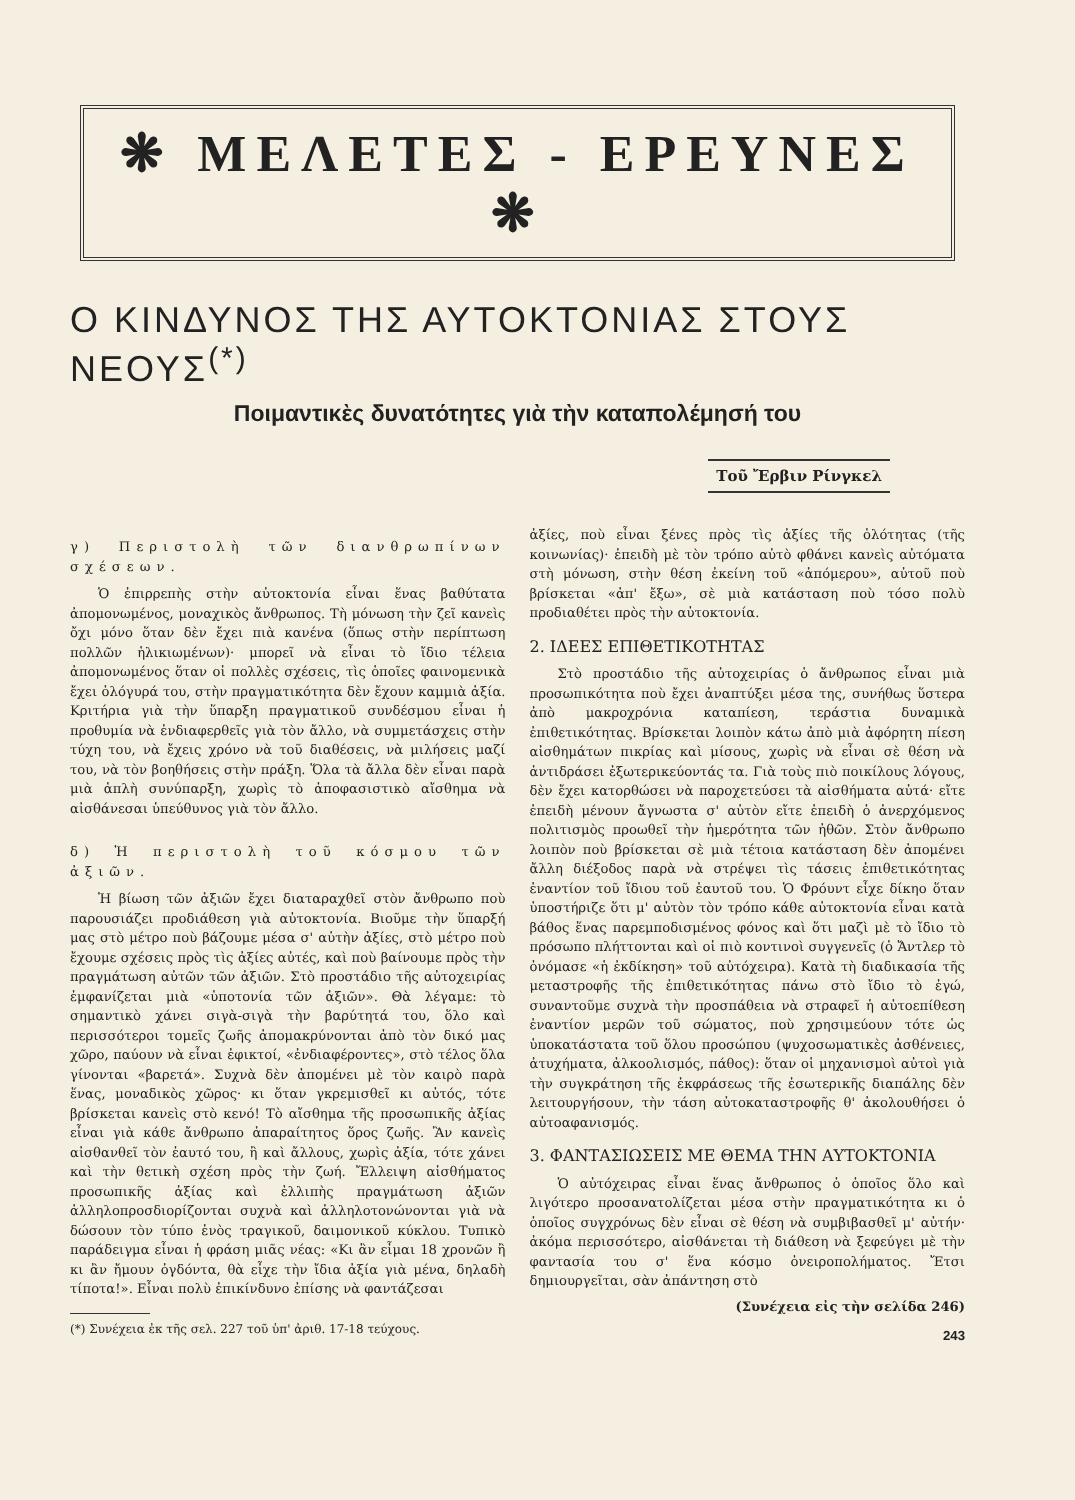❋ ΜΕΛΕΤΕΣ - ΕΡΕΥΝΕΣ ❋
Ο ΚΙΝΔΥΝΟΣ ΤΗΣ ΑΥΤΟΚΤΟΝΙΑΣ ΣΤΟΥΣ ΝΕΟΥΣ<sup>(*)</sup>
Ποιμαντικὲς δυνατότητες γιὰ τὴν καταπολέμησή του
Τοῦ Ἔρβιν Ρίνγκελ
γ) Περιστολὴ τῶν διανθρωπίνων σχέσεων.
Ὁ ἐπιρρεπὴς στὴν αὐτοκτονία εἶναι ἕνας βαθύτατα ἀπομονωμένος, μοναχικὸς ἄνθρωπος. Τὴ μόνωση τὴν ζεῖ κανεὶς ὄχι μόνο ὅταν δὲν ἔχει πιὰ κανένα (ὅπως στὴν περίπτωση πολλῶν ἡλικιωμένων)· μπορεῖ νὰ εἶναι τὸ ἴδιο τέλεια ἀπομονωμένος ὅταν οἱ πολλὲς σχέσεις, τὶς ὁποῖες φαινομενικὰ ἔχει ὁλόγυρά του, στὴν πραγματικότητα δὲν ἔχουν καμμιὰ ἀξία. Κριτήρια γιὰ τὴν ὕπαρξη πραγματικοῦ συνδέσμου εἶναι ἡ προθυμία νὰ ἐνδιαφερθεῖς γιὰ τὸν ἄλλο, νὰ συμμετάσχεις στὴν τύχη του, νὰ ἔχεις χρόνο νὰ τοῦ διαθέσεις, νὰ μιλήσεις μαζί του, νὰ τὸν βοηθήσεις στὴν πράξη. Ὅλα τὰ ἄλλα δὲν εἶναι παρὰ μιὰ ἁπλὴ συνύπαρξη, χωρὶς τὸ ἀποφασιστικὸ αἴσθημα νὰ αἰσθάνεσαι ὑπεύθυνος γιὰ τὸν ἄλλο.
δ) Ἡ περιστολὴ τοῦ κόσμου τῶν ἀξιῶν.
Ἡ βίωση τῶν ἀξιῶν ἔχει διαταραχθεῖ στὸν ἄνθρωπο ποὺ παρουσιάζει προδιάθεση γιὰ αὐτοκτονία. Βιοῦμε τὴν ὕπαρξή μας στὸ μέτρο ποὺ βάζουμε μέσα σ' αὐτὴν ἀξίες, στὸ μέτρο ποὺ ἔχουμε σχέσεις πρὸς τὶς ἀξίες αὐτές, καὶ ποὺ βαίνουμε πρὸς τὴν πραγμάτωση αὐτῶν τῶν ἀξιῶν. Στὸ προστάδιο τῆς αὐτοχειρίας ἐμφανίζεται μιὰ «ὑποτονία τῶν ἀξιῶν». Θὰ λέγαμε: τὸ σημαντικὸ χάνει σιγὰ-σιγὰ τὴν βαρύτητά του, ὅλο καὶ περισσότεροι τομεῖς ζωῆς ἀπομακρύνονται ἀπὸ τὸν δικό μας χῶρο, παύουν νὰ εἶναι ἐφικτοί, «ἐνδιαφέροντες», στὸ τέλος ὅλα γίνονται «βαρετά». Συχνὰ δὲν ἀπομένει μὲ τὸν καιρὸ παρὰ ἕνας, μοναδικὸς χῶρος· κι ὅταν γκρεμισθεῖ κι αὐτός, τότε βρίσκεται κανεὶς στὸ κενό! Τὸ αἴσθημα τῆς προσωπικῆς ἀξίας εἶναι γιὰ κάθε ἄνθρωπο ἀπαραίτητος ὅρος ζωῆς. Ἂν κανεὶς αἰσθανθεῖ τὸν ἑαυτό του, ἢ καὶ ἄλλους, χωρὶς ἀξία, τότε χάνει καὶ τὴν θετικὴ σχέση πρὸς τὴν ζωή. Ἔλλειψη αἰσθήματος προσωπικῆς ἀξίας καὶ ἐλλιπὴς πραγμάτωση ἀξιῶν ἀλληλοπροσδιορίζονται συχνὰ καὶ ἀλληλοτονώνονται γιὰ νὰ δώσουν τὸν τύπο ἑνὸς τραγικοῦ, δαιμονικοῦ κύκλου. Τυπικὸ παράδειγμα εἶναι ἡ φράση μιᾶς νέας: «Κι ἂν εἶμαι 18 χρονῶν ἢ κι ἂν ἤμουν ὀγδόντα, θὰ εἶχε τὴν ἴδια ἀξία γιὰ μένα, δηλαδὴ τίποτα!». Εἶναι πολὺ ἐπικίνδυνο ἐπίσης νὰ φαντάζεσαι
(*) Συνέχεια ἐκ τῆς σελ. 227 τοῦ ὑπ' ἀριθ. 17-18 τεύχους.
ἀξίες, ποὺ εἶναι ξένες πρὸς τὶς ἀξίες τῆς ὁλότητας (τῆς κοινωνίας)· ἐπειδὴ μὲ τὸν τρόπο αὐτὸ φθάνει κανεὶς αὐτόματα στὴ μόνωση, στὴν θέση ἐκείνη τοῦ «ἀπόμερου», αὐτοῦ ποὺ βρίσκεται «ἀπ' ἔξω», σὲ μιὰ κατάσταση ποὺ τόσο πολὺ προδιαθέτει πρὸς τὴν αὐτοκτονία.
2. ΙΔΕΕΣ ΕΠΙΘΕΤΙΚΟΤΗΤΑΣ
Στὸ προστάδιο τῆς αὐτοχειρίας ὁ ἄνθρωπος εἶναι μιὰ προσωπικότητα ποὺ ἔχει ἀναπτύξει μέσα της, συνήθως ὕστερα ἀπὸ μακροχρόνια καταπίεση, τεράστια δυναμικὰ ἐπιθετικότητας. Βρίσκεται λοιπὸν κάτω ἀπὸ μιὰ ἀφόρητη πίεση αἰσθημάτων πικρίας καὶ μίσους, χωρὶς νὰ εἶναι σὲ θέση νὰ ἀντιδράσει ἐξωτερικεύοντάς τα. Γιὰ τοὺς πιὸ ποικίλους λόγους, δὲν ἔχει κατορθώσει νὰ παροχετεύσει τὰ αἰσθήματα αὐτά· εἴτε ἐπειδὴ μένουν ἄγνωστα σ' αὐτὸν εἴτε ἐπειδὴ ὁ ἀνερχόμενος πολιτισμὸς προωθεῖ τὴν ἡμερότητα τῶν ἠθῶν. Στὸν ἄνθρωπο λοιπὸν ποὺ βρίσκεται σὲ μιὰ τέτοια κατάσταση δὲν ἀπομένει ἄλλη διέξοδος παρὰ νὰ στρέψει τὶς τάσεις ἐπιθετικότητας ἐναντίον τοῦ ἴδιου τοῦ ἑαυτοῦ του. Ὁ Φρόυντ εἶχε δίκηο ὅταν ὑποστήριζε ὅτι μ' αὐτὸν τὸν τρόπο κάθε αὐτοκτονία εἶναι κατὰ βάθος ἕνας παρεμποδισμένος φόνος καὶ ὅτι μαζὶ μὲ τὸ ἴδιο τὸ πρόσωπο πλήττονται καὶ οἱ πιὸ κοντινοὶ συγγενεῖς (ὁ Ἄντλερ τὸ ὀνόμασε «ἡ ἐκδίκηση» τοῦ αὐτόχειρα). Κατὰ τὴ διαδικασία τῆς μεταστροφῆς τῆς ἐπιθετικότητας πάνω στὸ ἴδιο τὸ ἐγώ, συναντοῦμε συχνὰ τὴν προσπάθεια νὰ στραφεῖ ἡ αὐτοεπίθεση ἐναντίον μερῶν τοῦ σώματος, ποὺ χρησιμεύουν τότε ὡς ὑποκατάστατα τοῦ ὅλου προσώπου (ψυχοσωματικὲς ἀσθένειες, ἀτυχήματα, ἀλκοολισμός, πάθος): ὅταν οἱ μηχανισμοὶ αὐτοὶ γιὰ τὴν συγκράτηση τῆς ἐκφράσεως τῆς ἐσωτερικῆς διαπάλης δὲν λειτουργήσουν, τὴν τάση αὐτοκαταστροφῆς θ' ἀκολουθήσει ὁ αὐτοαφανισμός.
3. ΦΑΝΤΑΣΙΩΣΕΙΣ ΜΕ ΘΕΜΑ ΤΗΝ ΑΥΤΟΚΤΟΝΙΑ
Ὁ αὐτόχειρας εἶναι ἕνας ἄνθρωπος ὁ ὁποῖος ὅλο καὶ λιγότερο προσανατολίζεται μέσα στὴν πραγματικότητα κι ὁ ὁποῖος συγχρόνως δὲν εἶναι σὲ θέση νὰ συμβιβασθεῖ μ' αὐτήν· ἀκόμα περισσότερο, αἰσθάνεται τὴ διάθεση νὰ ξεφεύγει μὲ τὴν φαντασία του σ' ἕνα κόσμο ὀνειροπολήματος. Ἔτσι δημιουργεῖται, σὰν ἀπάντηση στὸ
(Συνέχεια εἰς τὴν σελίδα 246)
243